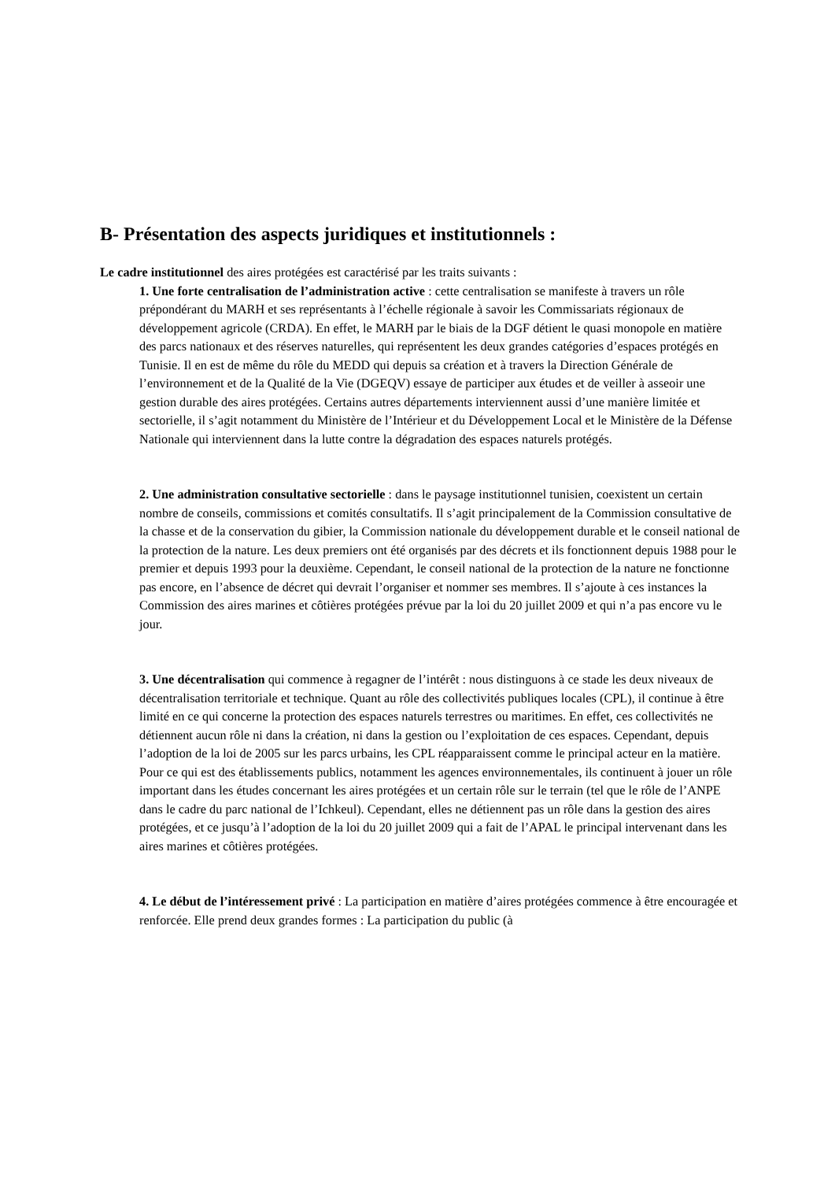B- Présentation des aspects juridiques et institutionnels :
Le cadre institutionnel des aires protégées est caractérisé par les traits suivants :
1. Une forte centralisation de l’administration active : cette centralisation se manifeste à travers un rôle prépondérant du MARH et ses représentants à l’échelle régionale à savoir les Commissariats régionaux de développement agricole (CRDA). En effet, le MARH par le biais de la DGF détient le quasi monopole en matière des parcs nationaux et des réserves naturelles, qui représentent les deux grandes catégories d’espaces protégés en Tunisie. Il en est de même du rôle du MEDD qui depuis sa création et à travers la Direction Générale de l’environnement et de la Qualité de la Vie (DGEQV) essaye de participer aux études et de veiller à asseoir une gestion durable des aires protégées. Certains autres départements interviennent aussi d’une manière limitée et sectorielle, il s’agit notamment du Ministère de l’Intérieur et du Développement Local et le Ministère de la Défense Nationale qui interviennent dans la lutte contre la dégradation des espaces naturels protégés.
2. Une administration consultative sectorielle : dans le paysage institutionnel tunisien, coexistent un certain nombre de conseils, commissions et comités consultatifs. Il s’agit principalement de la Commission consultative de la chasse et de la conservation du gibier, la Commission nationale du développement durable et le conseil national de la protection de la nature. Les deux premiers ont été organisés par des décrets et ils fonctionnent depuis 1988 pour le premier et depuis 1993 pour la deuxième. Cependant, le conseil national de la protection de la nature ne fonctionne pas encore, en l’absence de décret qui devrait l’organiser et nommer ses membres. Il s’ajoute à ces instances la Commission des aires marines et côtières protégées prévue par la loi du 20 juillet 2009 et qui n’a pas encore vu le jour.
3. Une décentralisation qui commence à regagner de l’intérêt : nous distinguons à ce stade les deux niveaux de décentralisation territoriale et technique. Quant au rôle des collectivités publiques locales (CPL), il continue à être limité en ce qui concerne la protection des espaces naturels terrestres ou maritimes. En effet, ces collectivités ne détiennent aucun rôle ni dans la création, ni dans la gestion ou l’exploitation de ces espaces. Cependant, depuis l’adoption de la loi de 2005 sur les parcs urbains, les CPL réapparaissent comme le principal acteur en la matière. Pour ce qui est des établissements publics, notamment les agences environnementales, ils continuent à jouer un rôle important dans les études concernant les aires protégées et un certain rôle sur le terrain (tel que le rôle de l’ANPE dans le cadre du parc national de l’Ichkeul). Cependant, elles ne détiennent pas un rôle dans la gestion des aires protégées, et ce jusqu’à l’adoption de la loi du 20 juillet 2009 qui a fait de l’APAL le principal intervenant dans les aires marines et côtières protégées.
4. Le début de l’intéressement privé : La participation en matière d’aires protégées commence à être encouragée et renforcée. Elle prend deux grandes formes : La participation du public (à